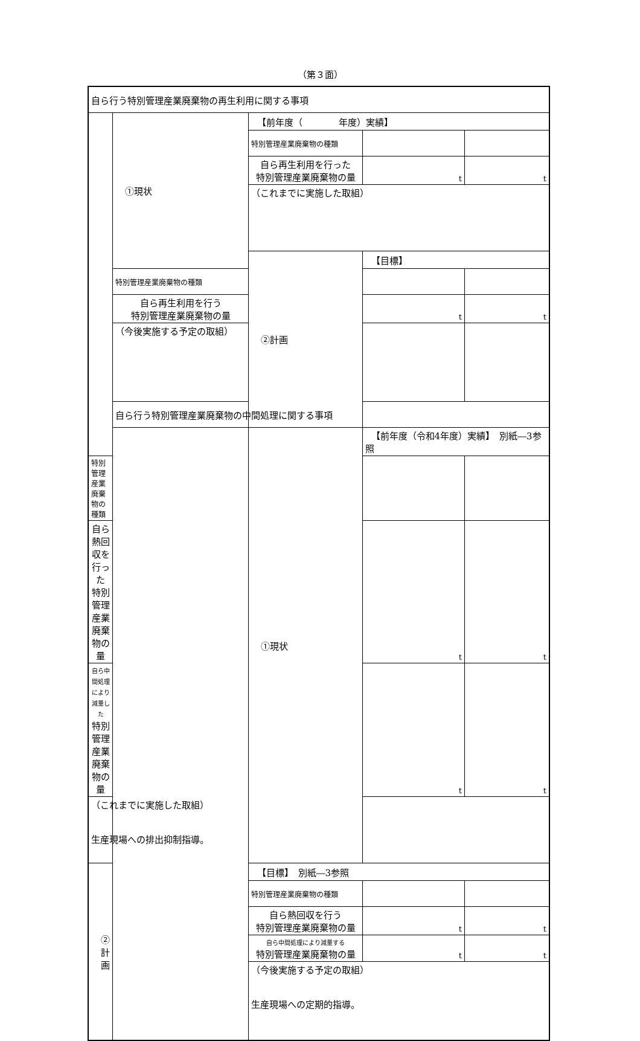（第３面）
| 自ら行う特別管理産業廃棄物の再生利用に関する事項 | | | | |
| | ①現状 | 【前年度（ 年度）実績】 | | |
| | | 特別管理産業廃棄物の種類 | | |
| | | 自ら再生利用を行った 特別管理産業廃棄物の量 | t | t |
| | | （これまでに実施した取組） | | |
| | | ②計画 | 【目標】 | |
| | 特別管理産業廃棄物の種類 | | | |
| | 自ら再生利用を行う 特別管理産業廃棄物の量 | | t | t |
| | （今後実施する予定の取組） | | | |
| | 自ら行う特別管理産業廃棄物の中間処理に関する事項 | | | |
| | | ①現状 | 【前年度（令和4年度）実績】 別紙―3参照 | |
| 特別管理産業廃棄物の種類 | | | | |
| 自ら熱回収を行った 特別管理産業廃棄物の量 | | | t | t |
| 自ら中間処理により減量した 特別管理産業廃棄物の量 | | | t | t |
| （これまでに実施した取組） 生産現場への排出抑制指導。 | | | | |
| ②計画 | | 【目標】 別紙―3参照 | | |
| | | 特別管理産業廃棄物の種類 | | |
| | | 自ら熱回収を行う 特別管理産業廃棄物の量 | t | t |
| | | 自ら中間処理により減量する 特別管理産業廃棄物の量 | t | t |
| | | （今後実施する予定の取組） 生産現場への定期的指導。 | | |